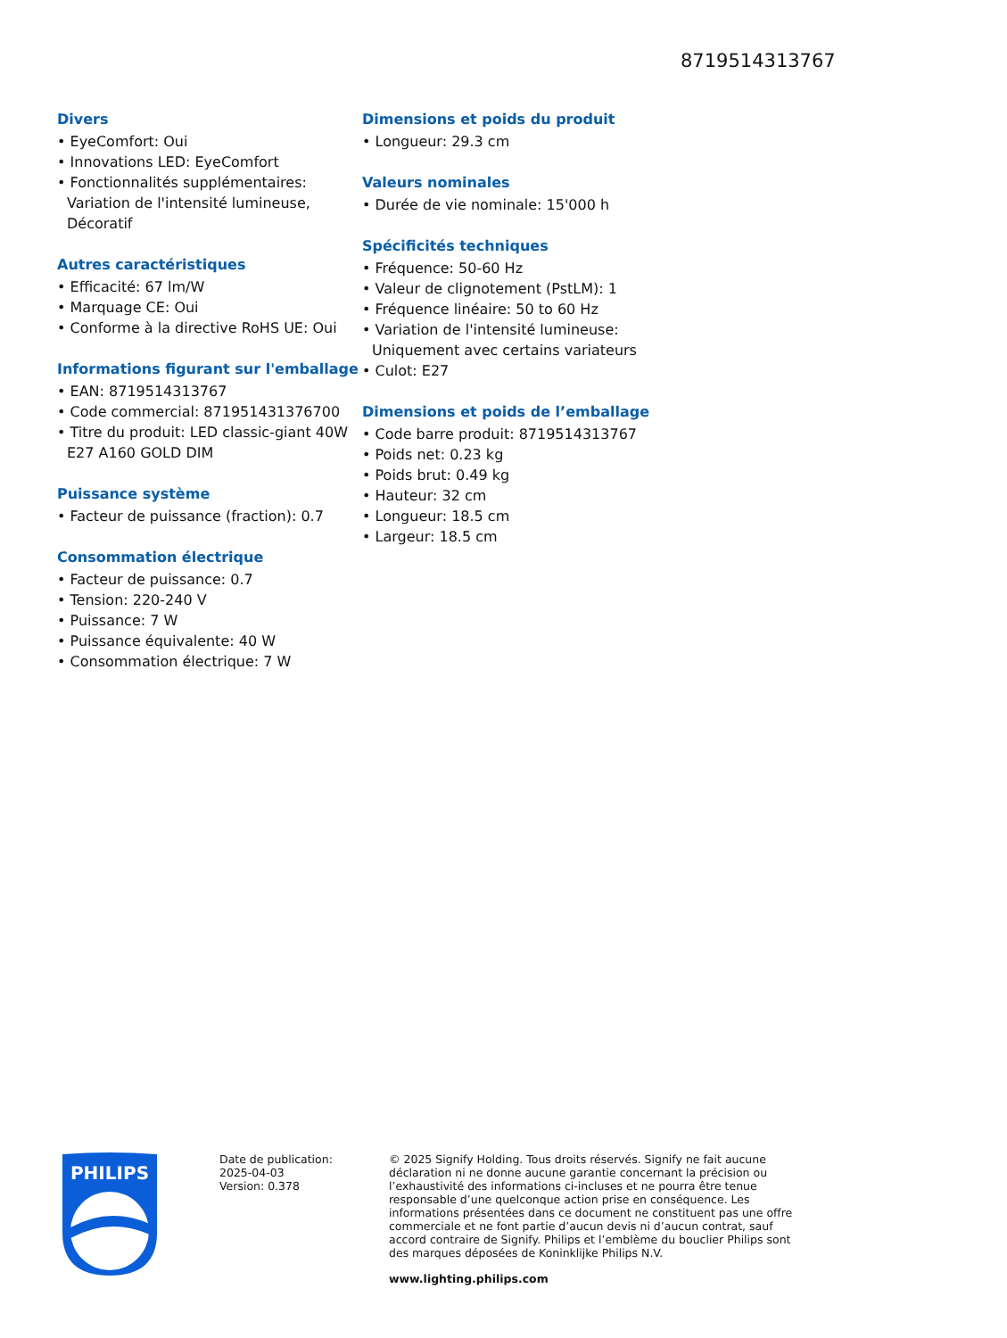8719514313767
Divers
• EyeComfort: Oui
• Innovations LED: EyeComfort
• Fonctionnalités supplémentaires: Variation de l'intensité lumineuse, Décoratif
Autres caractéristiques
• Efficacité: 67 lm/W
• Marquage CE: Oui
• Conforme à la directive RoHS UE: Oui
Informations figurant sur l'emballage
• EAN: 8719514313767
• Code commercial: 871951431376700
• Titre du produit: LED classic-giant 40W E27 A160 GOLD DIM
Puissance système
• Facteur de puissance (fraction): 0.7
Consommation électrique
• Facteur de puissance: 0.7
• Tension: 220-240 V
• Puissance: 7 W
• Puissance équivalente: 40 W
• Consommation électrique: 7 W
Dimensions et poids du produit
• Longueur: 29.3 cm
Valeurs nominales
• Durée de vie nominale: 15'000 h
Spécificités techniques
• Fréquence: 50-60 Hz
• Valeur de clignotement (PstLM): 1
• Fréquence linéaire: 50 to 60 Hz
• Variation de l'intensité lumineuse: Uniquement avec certains variateurs
• Culot: E27
Dimensions et poids de l’emballage
• Code barre produit: 8719514313767
• Poids net: 0.23 kg
• Poids brut: 0.49 kg
• Hauteur: 32 cm
• Longueur: 18.5 cm
• Largeur: 18.5 cm
PHILIPS
Date de publication:
2025-04-03
Version: 0.378
© 2025 Signify Holding. Tous droits réservés. Signify ne fait aucune déclaration ni ne donne aucune garantie concernant la précision ou l’exhaustivité des informations ci-incluses et ne pourra être tenue responsable d’une quelconque action prise en conséquence. Les informations présentées dans ce document ne constituent pas une offre commerciale et ne font partie d’aucun devis ni d’aucun contrat, sauf accord contraire de Signify. Philips et l’emblème du bouclier Philips sont des marques déposées de Koninklijke Philips N.V.
www.lighting.philips.com